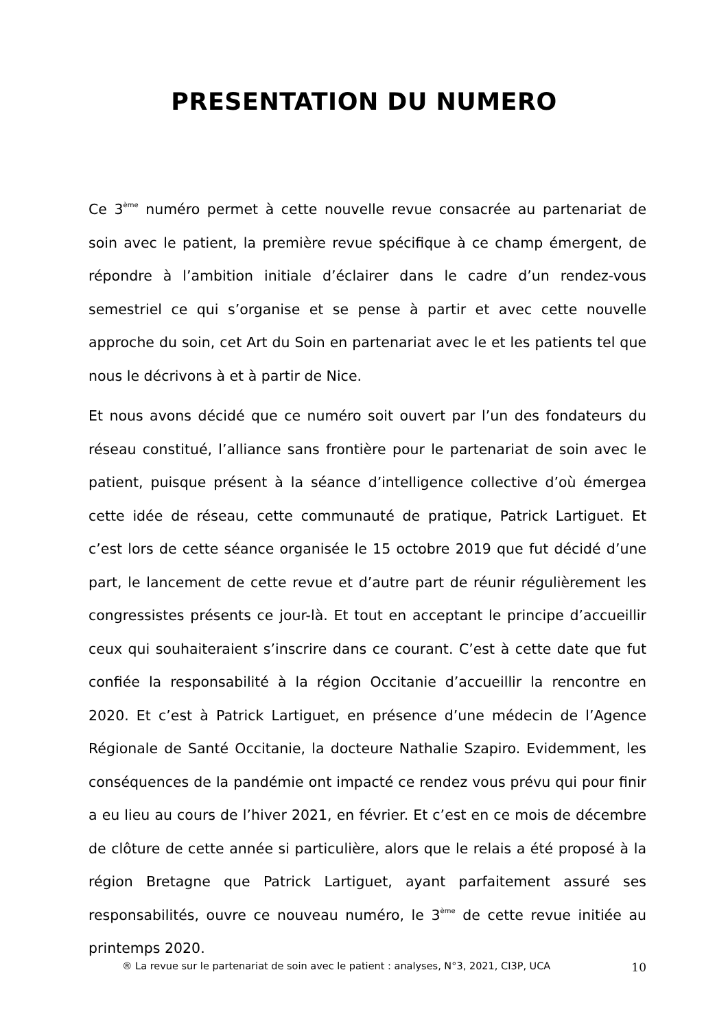PRESENTATION DU NUMERO
Ce 3<sup>ème</sup> numéro permet à cette nouvelle revue consacrée au partenariat de soin avec le patient, la première revue spécifique à ce champ émergent, de répondre à l’ambition initiale d’éclairer dans le cadre d’un rendez-vous semestriel ce qui s’organise et se pense à partir et avec cette nouvelle approche du soin, cet Art du Soin en partenariat avec le et les patients tel que nous le décrivons à et à partir de Nice.
Et nous avons décidé que ce numéro soit ouvert par l’un des fondateurs du réseau constitué, l’alliance sans frontière pour le partenariat de soin avec le patient, puisque présent à la séance d’intelligence collective d’où émergea cette idée de réseau, cette communauté de pratique, Patrick Lartiguet. Et c’est lors de cette séance organisée le 15 octobre 2019 que fut décidé d’une part, le lancement de cette revue et d’autre part de réunir régulièrement les congressistes présents ce jour-là. Et tout en acceptant le principe d’accueillir ceux qui souhaiteraient s’inscrire dans ce courant. C’est à cette date que fut confiée la responsabilité à la région Occitanie d’accueillir la rencontre en 2020. Et c’est à Patrick Lartiguet, en présence d’une médecin de l’Agence Régionale de Santé Occitanie, la docteure Nathalie Szapiro. Evidemment, les conséquences de la pandémie ont impacté ce rendez vous prévu qui pour finir a eu lieu au cours de l’hiver 2021, en février. Et c’est en ce mois de décembre de clôture de cette année si particulière, alors que le relais a été proposé à la région Bretagne que Patrick Lartiguet, ayant parfaitement assuré ses responsabilités, ouvre ce nouveau numéro, le 3<sup>ème</sup> de cette revue initiée au printemps 2020.
® La revue sur le partenariat de soin avec le patient : analyses, N°3, 2021, CI3P, UCA 10